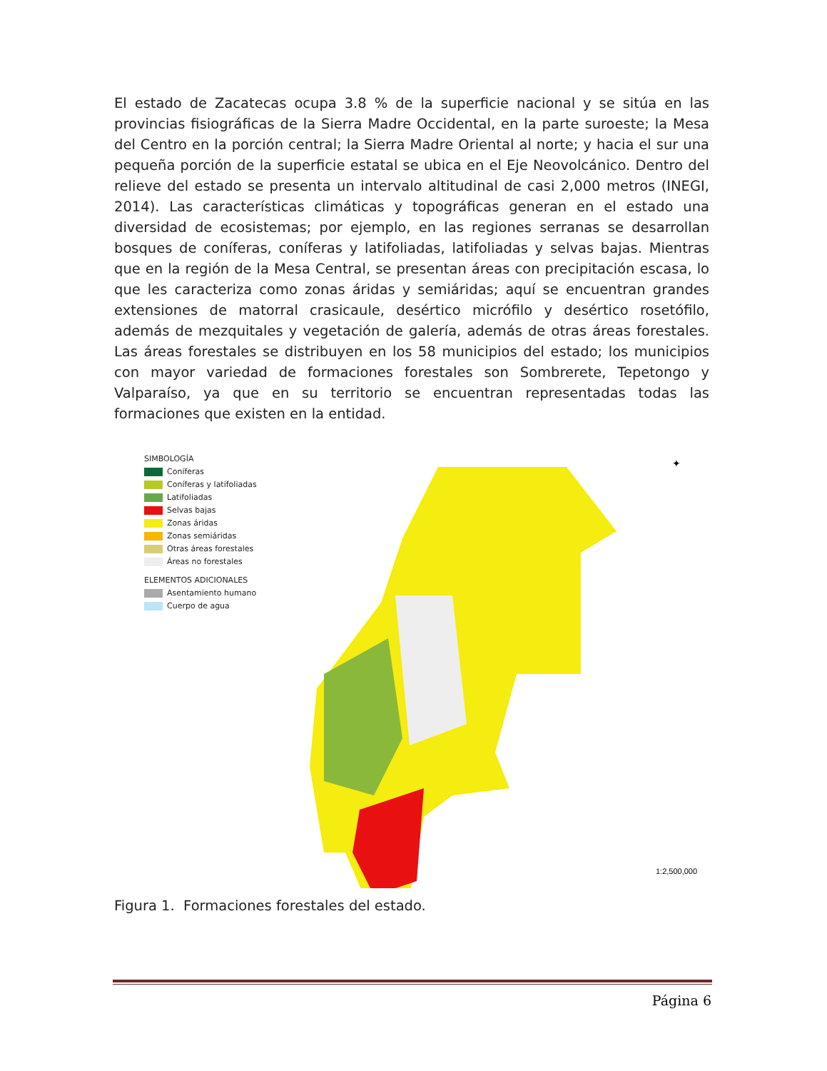El estado de Zacatecas ocupa 3.8 % de la superficie nacional y se sitúa en las provincias fisiográficas de la Sierra Madre Occidental, en la parte suroeste; la Mesa del Centro en la porción central; la Sierra Madre Oriental al norte; y hacia el sur una pequeña porción de la superficie estatal se ubica en el Eje Neovolcánico. Dentro del relieve del estado se presenta un intervalo altitudinal de casi 2,000 metros (INEGI, 2014). Las características climáticas y topográficas generan en el estado una diversidad de ecosistemas; por ejemplo, en las regiones serranas se desarrollan bosques de coníferas, coníferas y latifoliadas, latifoliadas y selvas bajas. Mientras que en la región de la Mesa Central, se presentan áreas con precipitación escasa, lo que les caracteriza como zonas áridas y semiáridas; aquí se encuentran grandes extensiones de matorral crasicaule, desértico micrófilo y desértico rosetófilo, además de mezquitales y vegetación de galería, además de otras áreas forestales. Las áreas forestales se distribuyen en los 58 municipios del estado; los municipios con mayor variedad de formaciones forestales son Sombrerete, Tepetongo y Valparaíso, ya que en su territorio se encuentran representadas todas las formaciones que existen en la entidad.
SIMBOLOGÍA
Coníferas
Coníferas y latifoliadas
Latifoliadas
Selvas bajas
Zonas áridas
Zonas semiáridas
Otras áreas forestales
Áreas no forestales
ELEMENTOS ADICIONALES
Asentamiento humano
Cuerpo de agua
1:2,500,000
✦
Figura 1. Formaciones forestales del estado.
Página 6